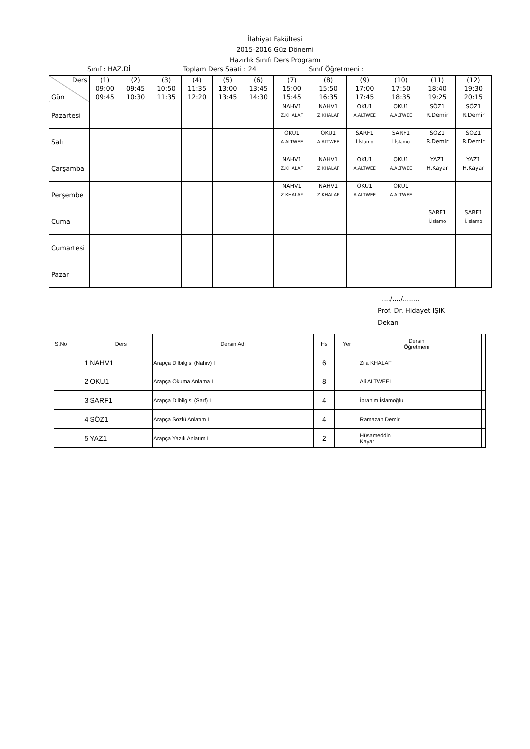İlahiyat Fakültesi
2015-2016 Güz Dönemi
Hazırlık Sınıfı Ders Programı
Sınıf : HAZ.Dİ Toplam Ders Saati : 24 Sınıf Öğretmeni :
| Ders Gün | (1) 09:00 09:45 | (2) 09:45 10:30 | (3) 10:50 11:35 | (4) 11:35 12:20 | (5) 13:00 13:45 | (6) 13:45 14:30 | (7) 15:00 15:45 | (8) 15:50 16:35 | (9) 17:00 17:45 | (10) 17:50 18:35 | (11) 18:40 19:25 | (12) 19:30 20:15 |
| --- | --- | --- | --- | --- | --- | --- | --- | --- | --- | --- | --- | --- |
| Pazartesi | | | | | | | NAHV1 Z.KHALAF | NAHV1 Z.KHALAF | OKU1 A.ALTWEE | OKU1 A.ALTWEE | SÖZ1 R.Demir | SÖZ1 R.Demir |
| Salı | | | | | | | OKU1 A.ALTWEE | OKU1 A.ALTWEE | SARF1 İ.İslamo | SARF1 İ.İslamo | SÖZ1 R.Demir | SÖZ1 R.Demir |
| Çarşamba | | | | | | | NAHV1 Z.KHALAF | NAHV1 Z.KHALAF | OKU1 A.ALTWEE | OKU1 A.ALTWEE | YAZ1 H.Kayar | YAZ1 H.Kayar |
| Perşembe | | | | | | | NAHV1 Z.KHALAF | NAHV1 Z.KHALAF | OKU1 A.ALTWEE | OKU1 A.ALTWEE | | |
| Cuma | | | | | | | | | | | SARF1 İ.İslamo | SARF1 İ.İslamo |
| Cumartesi | | | | | | | | | | | | |
| Pazar | | | | | | | | | | | | |
..../..../........
Prof. Dr. Hidayet IŞIK
Dekan
| S.No | Ders | Dersin Adı | Hs | Yer | Dersin Öğretmeni | | | |
| 1 | NAHV1 | Arapça Dilbilgisi (Nahiv) I | 6 | | Zila KHALAF | | | |
| 2 | OKU1 | Arapça Okuma Anlama I | 8 | | Ali ALTWEEL | | | |
| 3 | SARF1 | Arapça Dilbilgisi (Sarf) I | 4 | | İbrahim İslamoğlu | | | |
| 4 | SÖZ1 | Arapça Sözlü Anlatım I | 4 | | Ramazan Demir | | | |
| 5 | YAZ1 | Arapça Yazılı Anlatım I | 2 | | Hüsameddin Kayar | | | |